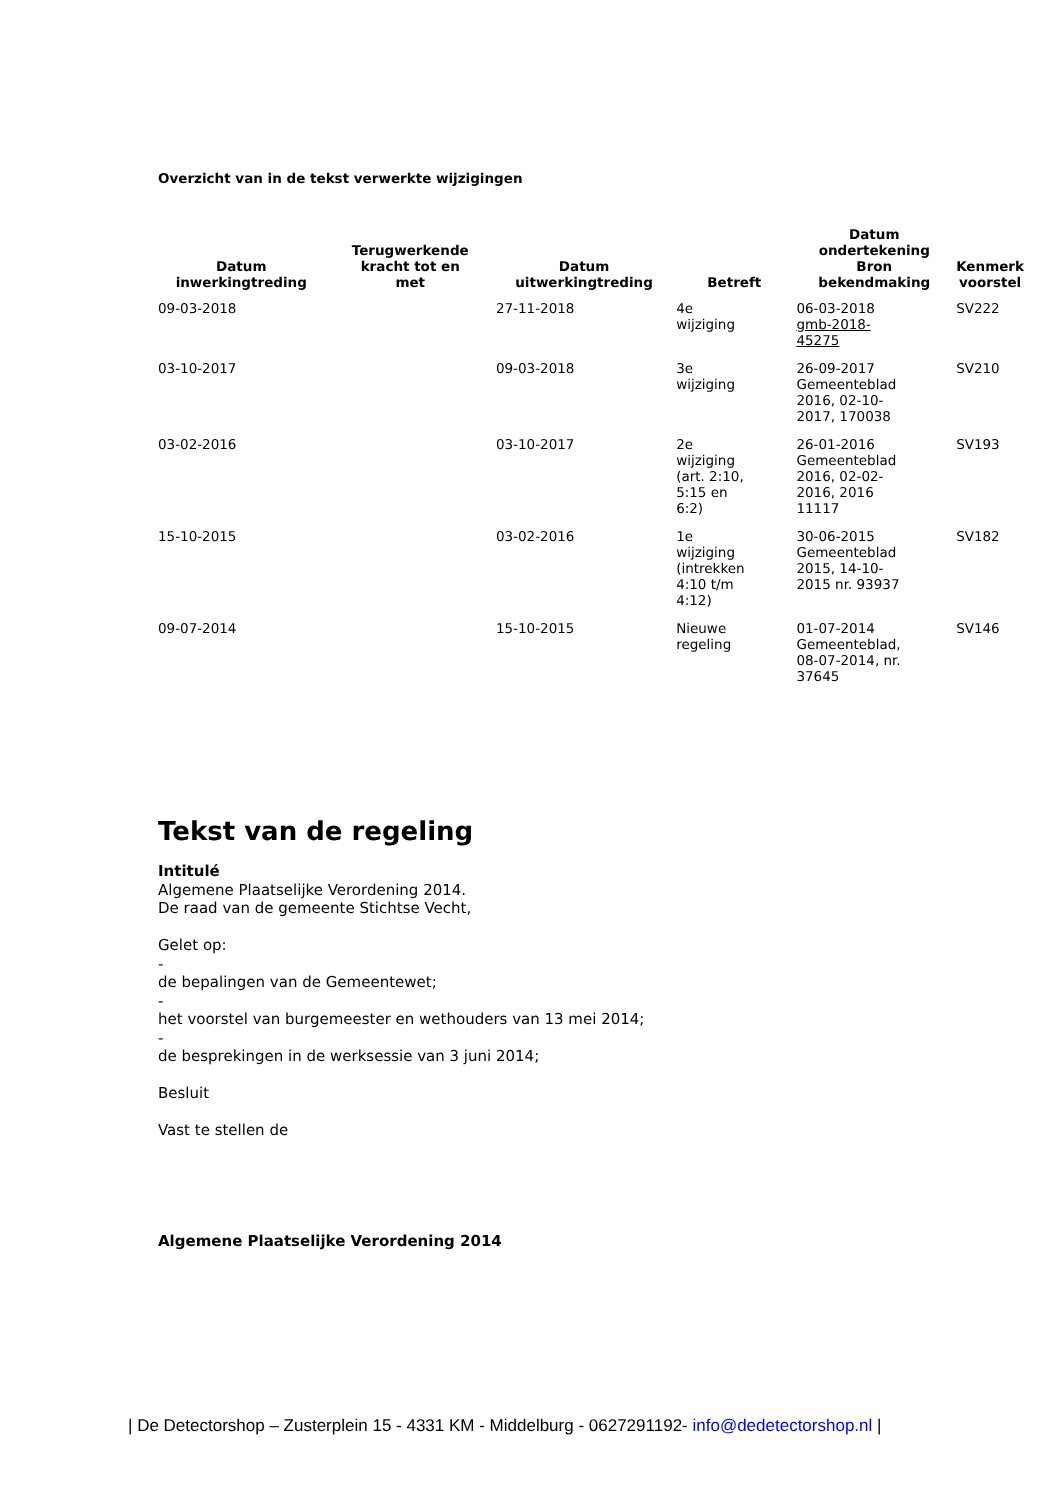Overzicht van in de tekst verwerkte wijzigingen
| Datum inwerkingtreding | Terugwerkende kracht tot en met | Datum uitwerkingtreding | Betreft | Datum ondertekening Bron bekendmaking | Kenmerk voorstel |
| --- | --- | --- | --- | --- | --- |
| 09-03-2018 | | 27-11-2018 | 4e wijziging | 06-03-2018 gmb-2018- 45275 | SV222 |
| 03-10-2017 | | 09-03-2018 | 3e wijziging | 26-09-2017 Gemeenteblad 2016, 02-10- 2017, 170038 | SV210 |
| 03-02-2016 | | 03-10-2017 | 2e wijziging (art. 2:10, 5:15 en 6:2) | 26-01-2016 Gemeenteblad 2016, 02-02- 2016, 2016 11117 | SV193 |
| 15-10-2015 | | 03-02-2016 | 1e wijziging (intrekken 4:10 t/m 4:12) | 30-06-2015 Gemeenteblad 2015, 14-10- 2015 nr. 93937 | SV182 |
| 09-07-2014 | | 15-10-2015 | Nieuwe regeling | 01-07-2014 Gemeenteblad, 08-07-2014, nr. 37645 | SV146 |
Tekst van de regeling
Intitulé
Algemene Plaatselijke Verordening 2014.
De raad van de gemeente Stichtse Vecht,
Gelet op:
-
de bepalingen van de Gemeentewet;
-
het voorstel van burgemeester en wethouders van 13 mei 2014;
-
de besprekingen in de werksessie van 3 juni 2014;
Besluit
Vast te stellen de
Algemene Plaatselijke Verordening 2014
| De Detectorshop – Zusterplein 15 - 4331 KM - Middelburg - 0627291192- info@dedetectorshop.nl |